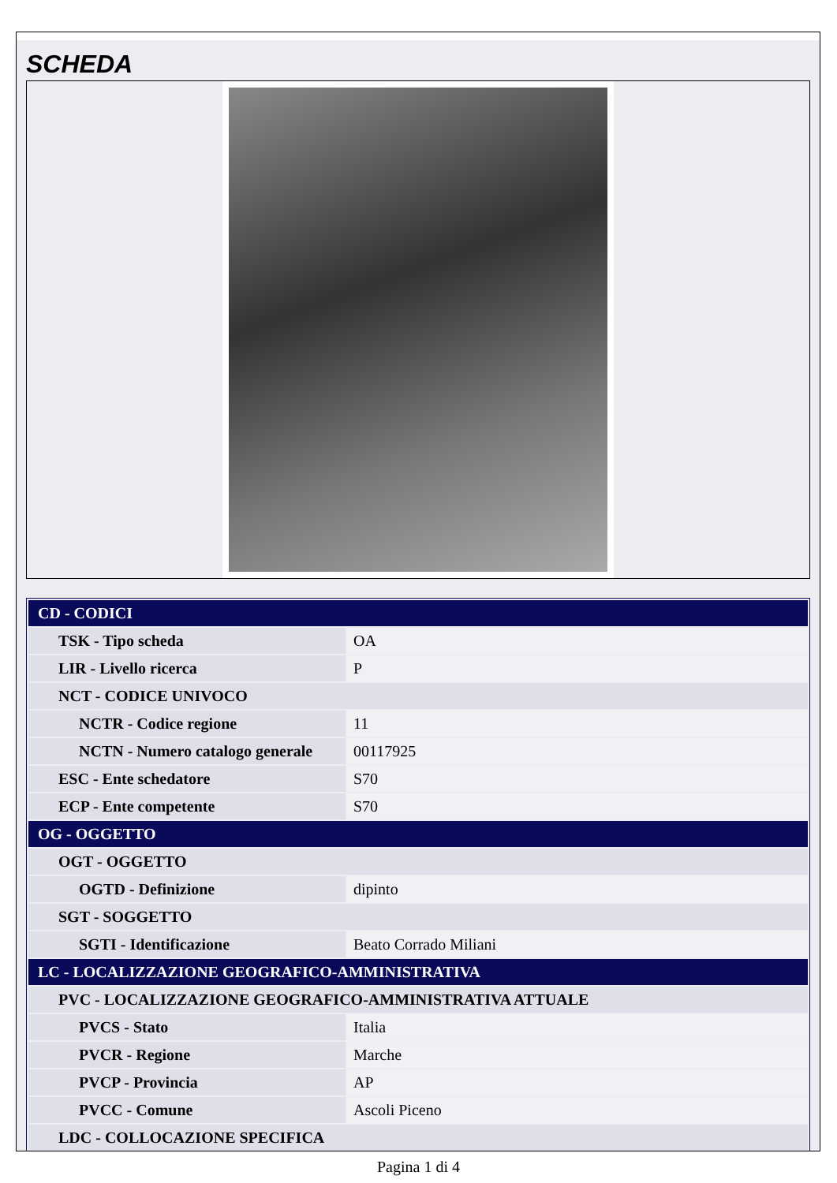SCHEDA
| CD - CODICI | |
| TSK - Tipo scheda | OA |
| LIR - Livello ricerca | P |
| NCT - CODICE UNIVOCO | |
| NCTR - Codice regione | 11 |
| NCTN - Numero catalogo generale | 00117925 |
| ESC - Ente schedatore | S70 |
| ECP - Ente competente | S70 |
| OG - OGGETTO | |
| OGT - OGGETTO | |
| OGTD - Definizione | dipinto |
| SGT - SOGGETTO | |
| SGTI - Identificazione | Beato Corrado Miliani |
| LC - LOCALIZZAZIONE GEOGRAFICO-AMMINISTRATIVA | |
| PVC - LOCALIZZAZIONE GEOGRAFICO-AMMINISTRATIVA ATTUALE | |
| PVCS - Stato | Italia |
| PVCR - Regione | Marche |
| PVCP - Provincia | AP |
| PVCC - Comune | Ascoli Piceno |
| LDC - COLLOCAZIONE SPECIFICA | |
Pagina 1 di 4